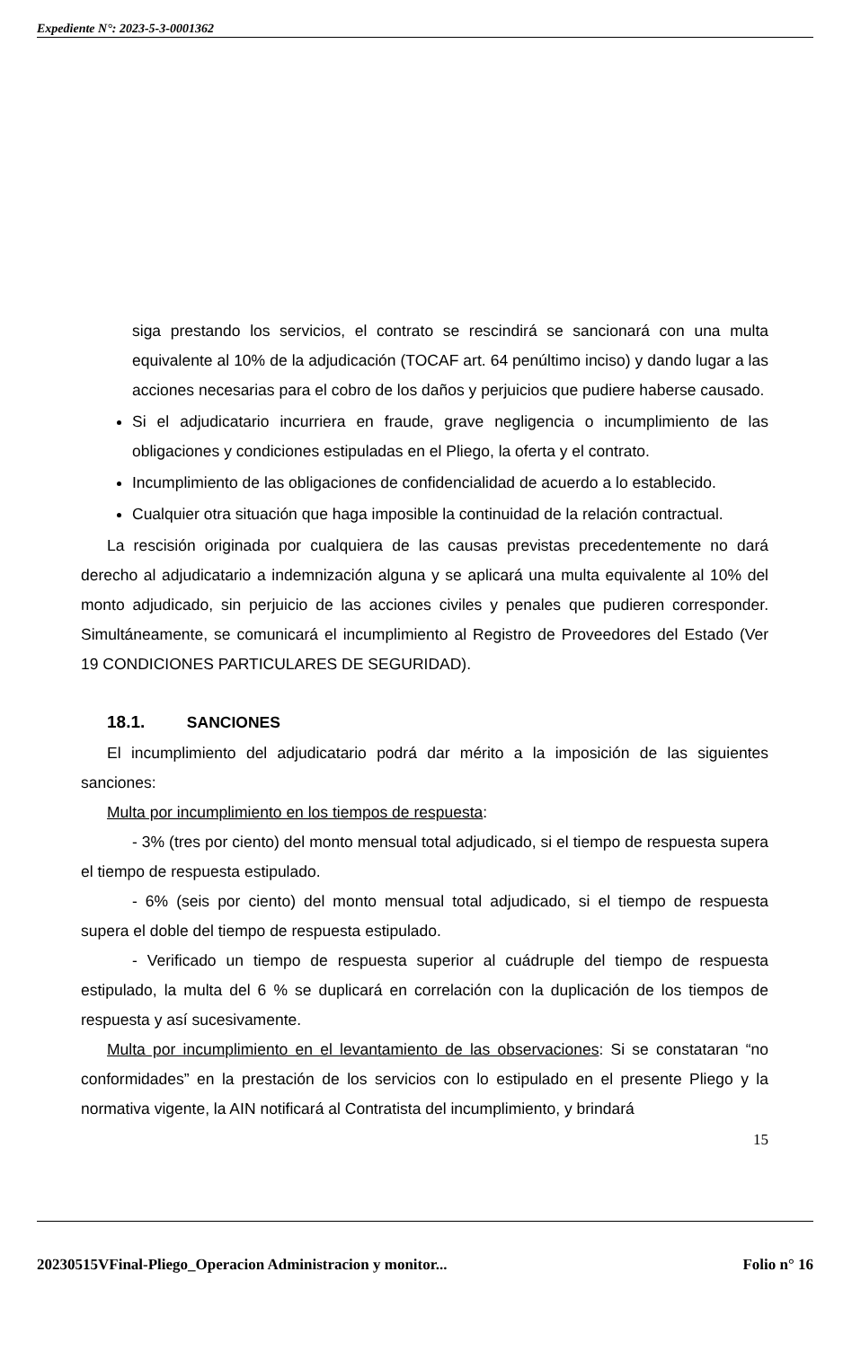Expediente N°: 2023-5-3-0001362
siga prestando los servicios, el contrato se rescindirá se sancionará con una multa equivalente al 10% de la adjudicación (TOCAF art. 64 penúltimo inciso) y dando lugar a las acciones necesarias para el cobro de los daños y perjuicios que pudiere haberse causado.
Si el adjudicatario incurriera en fraude, grave negligencia o incumplimiento de las obligaciones y condiciones estipuladas en el Pliego, la oferta y el contrato.
Incumplimiento de las obligaciones de confidencialidad de acuerdo a lo establecido.
Cualquier otra situación que haga imposible la continuidad de la relación contractual.
La rescisión originada por cualquiera de las causas previstas precedentemente no dará derecho al adjudicatario a indemnización alguna y se aplicará una multa equivalente al 10% del monto adjudicado, sin perjuicio de las acciones civiles y penales que pudieren corresponder. Simultáneamente, se comunicará el incumplimiento al Registro de Proveedores del Estado (Ver 19 CONDICIONES PARTICULARES DE SEGURIDAD).
18.1. SANCIONES
El incumplimiento del adjudicatario podrá dar mérito a la imposición de las siguientes sanciones:
Multa por incumplimiento en los tiempos de respuesta:
- 3% (tres por ciento) del monto mensual total adjudicado, si el tiempo de respuesta supera el tiempo de respuesta estipulado.
- 6% (seis por ciento) del monto mensual total adjudicado, si el tiempo de respuesta supera el doble del tiempo de respuesta estipulado.
- Verificado un tiempo de respuesta superior al cuádruple del tiempo de respuesta estipulado, la multa del 6 % se duplicará en correlación con la duplicación de los tiempos de respuesta y así sucesivamente.
Multa por incumplimiento en el levantamiento de las observaciones: Si se constataran “no conformidades” en la prestación de los servicios con lo estipulado en el presente Pliego y la normativa vigente, la AIN notificará al Contratista del incumplimiento, y brindará
15
20230515VFinal-Pliego_Operacion Administracion y monitor... Folio n° 16